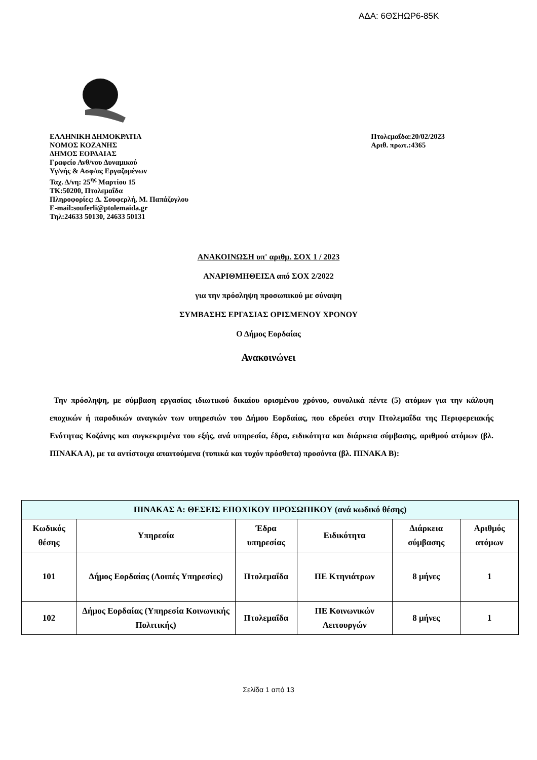ΑΔΑ: 6ΘΣΗΩΡ6-85Κ
ΕΛΛΗΝΙΚΗ ΔΗΜΟΚΡΑΤΙΑ
ΝΟΜΟΣ ΚΟΖΑΝΗΣ
ΔΗΜΟΣ ΕΟΡΔΑΙΑΣ
Γραφείο Ανθ/νου Δυναμικού
Υγ/νής & Ασφ/ας Εργαζομένων
Ταχ. Δ/νη: 25<sup>ης</sup> Μαρτίου 15
ΤΚ:50200, Πτολεμαΐδα
Πληροφορίες: Δ. Σουφερλή, Μ. Παπάζογλου
E-mail:souferli@ptolemaida.gr
Τηλ:24633 50130, 24633 50131
Πτολεμαΐδα:20/02/2023
Αριθ. πρωτ.:4365
ΑΝΑΚΟΙΝΩΣΗ υπ' αριθμ. ΣΟΧ 1 / 2023
ΑΝΑΡΙΘΜΗΘΕΙΣΑ από ΣΟΧ 2/2022
για την πρόσληψη προσωπικού με σύναψη
ΣΥΜΒΑΣΗΣ ΕΡΓΑΣΙΑΣ ΟΡΙΣΜΕΝΟΥ ΧΡΟΝΟΥ
Ο Δήμος Εορδαίας
Ανακοινώνει
Την πρόσληψη, με σύμβαση εργασίας ιδιωτικού δικαίου ορισμένου χρόνου, συνολικά πέντε (5) ατόμων για την κάλυψη εποχικών ή παροδικών αναγκών των υπηρεσιών του Δήμου Εορδαίας, που εδρεύει στην Πτολεμαΐδα της Περιφερειακής Ενότητας Κοζάνης και συγκεκριμένα του εξής, ανά υπηρεσία, έδρα, ειδικότητα και διάρκεια σύμβασης, αριθμού ατόμων (βλ. ΠΙΝΑΚΑ Α), με τα αντίστοιχα απαιτούμενα (τυπικά και τυχόν πρόσθετα) προσόντα (βλ. ΠΙΝΑΚΑ Β):
| ΠΙΝΑΚΑΣ Α: ΘΕΣΕΙΣ ΕΠΟΧΙΚΟΥ ΠΡΟΣΩΠΙΚΟΥ (ανά κωδικό θέσης) | | | | | |
| --- | --- | --- | --- | --- | --- |
| Κωδικός θέσης | Υπηρεσία | Έδρα υπηρεσίας | Ειδικότητα | Διάρκεια σύμβασης | Αριθμός ατόμων |
| 101 | Δήμος Εορδαίας (Λοιπές Υπηρεσίες) | Πτολεμαΐδα | ΠΕ Κτηνιάτρων | 8 μήνες | 1 |
| 102 | Δήμος Εορδαίας (Υπηρεσία Κοινωνικής Πολιτικής) | Πτολεμαΐδα | ΠΕ Κοινωνικών Λειτουργών | 8 μήνες | 1 |
Σελίδα 1 από 13